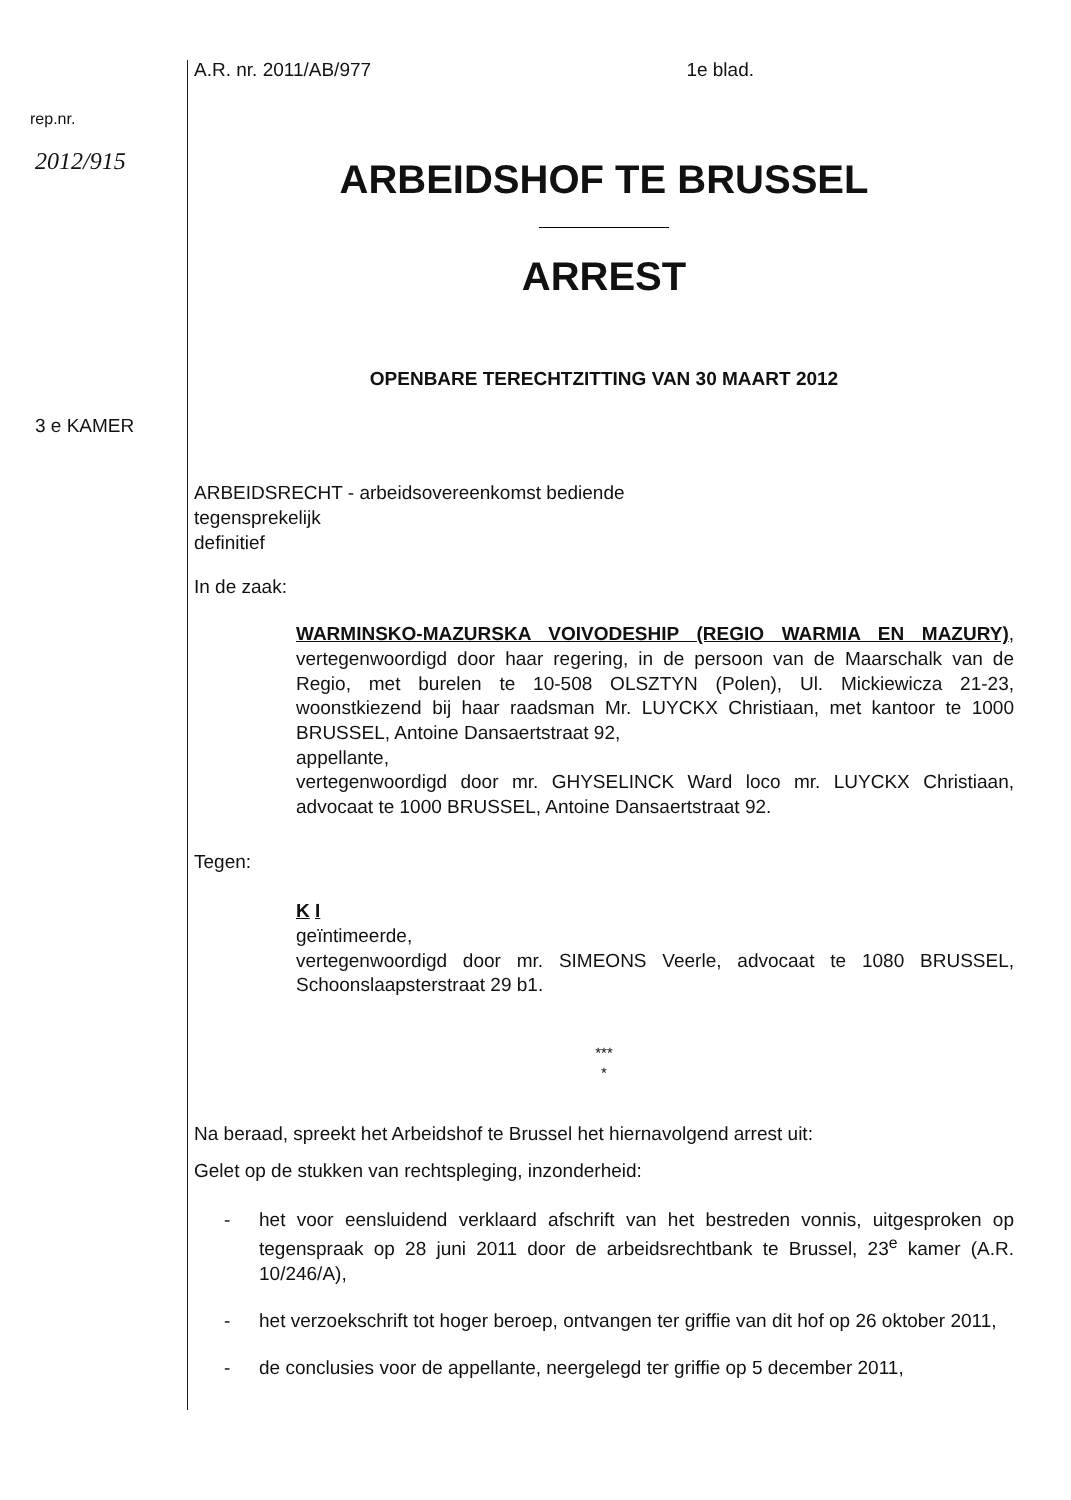rep.nr.
2012/915
3 e KAMER
A.R. nr. 2011/AB/977 1e blad.
ARBEIDSHOF TE BRUSSEL
ARREST
OPENBARE TERECHTZITTING VAN 30 MAART 2012
ARBEIDSRECHT - arbeidsovereenkomst bediende
tegensprekelijk
definitief
In de zaak:
WARMINSKO-MAZURSKA VOIVODESHIP (REGIO WARMIA EN MAZURY), vertegenwoordigd door haar regering, in de persoon van de Maarschalk van de Regio, met burelen te 10-508 OLSZTYN (Polen), Ul. Mickiewicza 21-23, woonstkiezend bij haar raadsman Mr. LUYCKX Christiaan, met kantoor te 1000 BRUSSEL, Antoine Dansaertstraat 92,
appellante,
vertegenwoordigd door mr. GHYSELINCK Ward loco mr. LUYCKX Christiaan, advocaat te 1000 BRUSSEL, Antoine Dansaertstraat 92.
Tegen:
K I
geïntimeerde,
vertegenwoordigd door mr. SIMEONS Veerle, advocaat te 1080 BRUSSEL, Schoonslaapsterstraat 29 b1.
***
*
Na beraad, spreekt het Arbeidshof te Brussel het hiernavolgend arrest uit:
Gelet op de stukken van rechtspleging, inzonderheid:
- het voor eensluidend verklaard afschrift van het bestreden vonnis, uitgesproken op tegenspraak op 28 juni 2011 door de arbeidsrechtbank te Brussel, 23<sup>e</sup> kamer (A.R. 10/246/A),
- het verzoekschrift tot hoger beroep, ontvangen ter griffie van dit hof op 26 oktober 2011,
- de conclusies voor de appellante, neergelegd ter griffie op 5 december 2011,